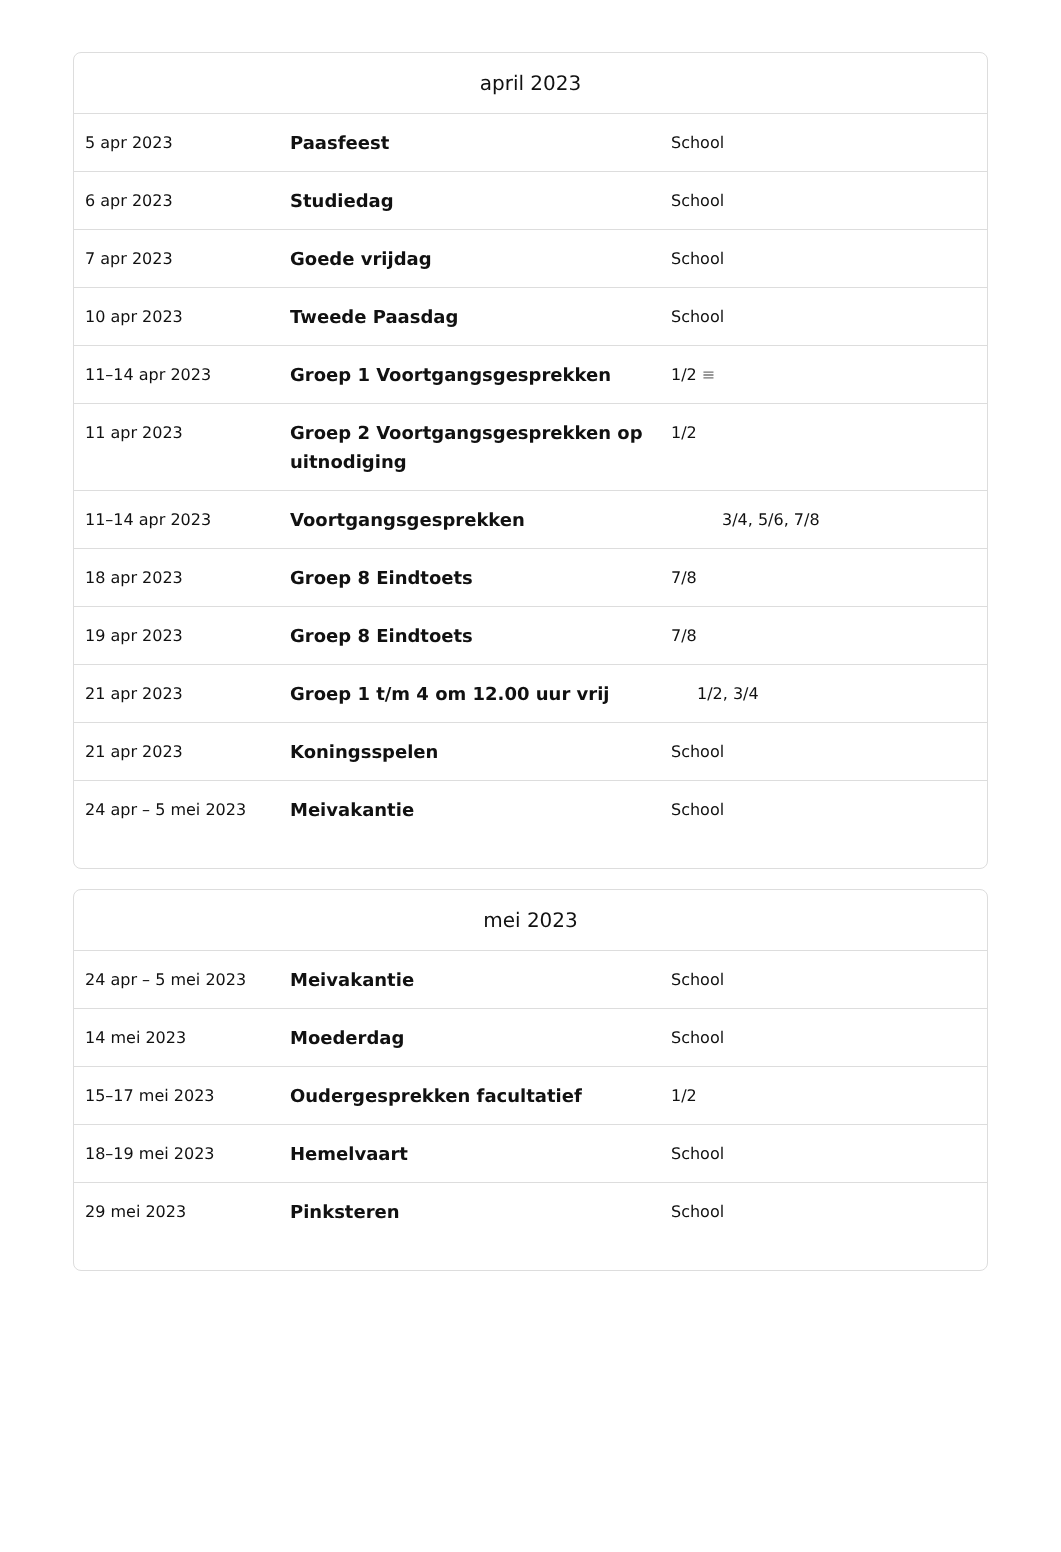| april 2023 | | |
| --- | --- | --- |
| 5 apr 2023 | Paasfeest | School |
| 6 apr 2023 | Studiedag | School |
| 7 apr 2023 | Goede vrijdag | School |
| 10 apr 2023 | Tweede Paasdag | School |
| 11–14 apr 2023 | Groep 1 Voortgangsgesprekken | 1/2 ≡ |
| 11 apr 2023 | Groep 2 Voortgangsgesprekken op uitnodiging | 1/2 |
| 11–14 apr 2023 | Voortgangsgesprekken | 3/4, 5/6, 7/8 |
| 18 apr 2023 | Groep 8 Eindtoets | 7/8 |
| 19 apr 2023 | Groep 8 Eindtoets | 7/8 |
| 21 apr 2023 | Groep 1 t/m 4 om 12.00 uur vrij | 1/2, 3/4 |
| 21 apr 2023 | Koningsspelen | School |
| 24 apr – 5 mei 2023 | Meivakantie | School |
| mei 2023 | | |
| --- | --- | --- |
| 24 apr – 5 mei 2023 | Meivakantie | School |
| 14 mei 2023 | Moederdag | School |
| 15–17 mei 2023 | Oudergesprekken facultatief | 1/2 |
| 18–19 mei 2023 | Hemelvaart | School |
| 29 mei 2023 | Pinksteren | School |